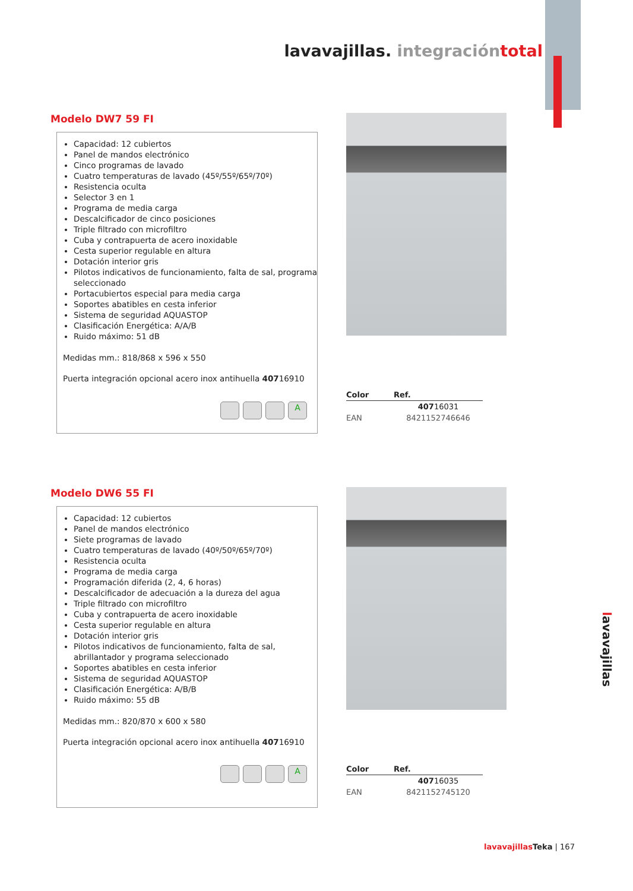lavavajillas. integración total
Modelo DW7 59 FI
Capacidad: 12 cubiertos
Panel de mandos electrónico
Cinco programas de lavado
Cuatro temperaturas de lavado (45º/55º/65º/70º)
Resistencia oculta
Selector 3 en 1
Programa de media carga
Descalcificador de cinco posiciones
Triple filtrado con microfiltro
Cuba y contrapuerta de acero inoxidable
Cesta superior regulable en altura
Dotación interior gris
Pilotos indicativos de funcionamiento, falta de sal, programa seleccionado
Portacubiertos especial para media carga
Soportes abatibles en cesta inferior
Sistema de seguridad AQUASTOP
Clasificación Energética: A/A/B
Ruido máximo: 51 dB
Medidas mm.: 818/868 x 596 x 550
Puerta integración opcional acero inox antihuella 40716910
A
| Color | Ref. |
| --- | --- |
| | 407 16031 |
| EAN | 8421152746646 |
Modelo DW6 55 FI
Capacidad: 12 cubiertos
Panel de mandos electrónico
Siete programas de lavado
Cuatro temperaturas de lavado (40º/50º/65º/70º)
Resistencia oculta
Programa de media carga
Programación diferida (2, 4, 6 horas)
Descalcificador de adecuación a la dureza del agua
Triple filtrado con microfiltro
Cuba y contrapuerta de acero inoxidable
Cesta superior regulable en altura
Dotación interior gris
Pilotos indicativos de funcionamiento, falta de sal, abrillantador y programa seleccionado
Soportes abatibles en cesta inferior
Sistema de seguridad AQUASTOP
Clasificación Energética: A/B/B
Ruido máximo: 55 dB
Medidas mm.: 820/870 x 600 x 580
Puerta integración opcional acero inox antihuella 40716910
A
| Color | Ref. |
| --- | --- |
| | 407 16035 |
| EAN | 8421152745120 |
lavavajillas
lavavajillas Teka | 167